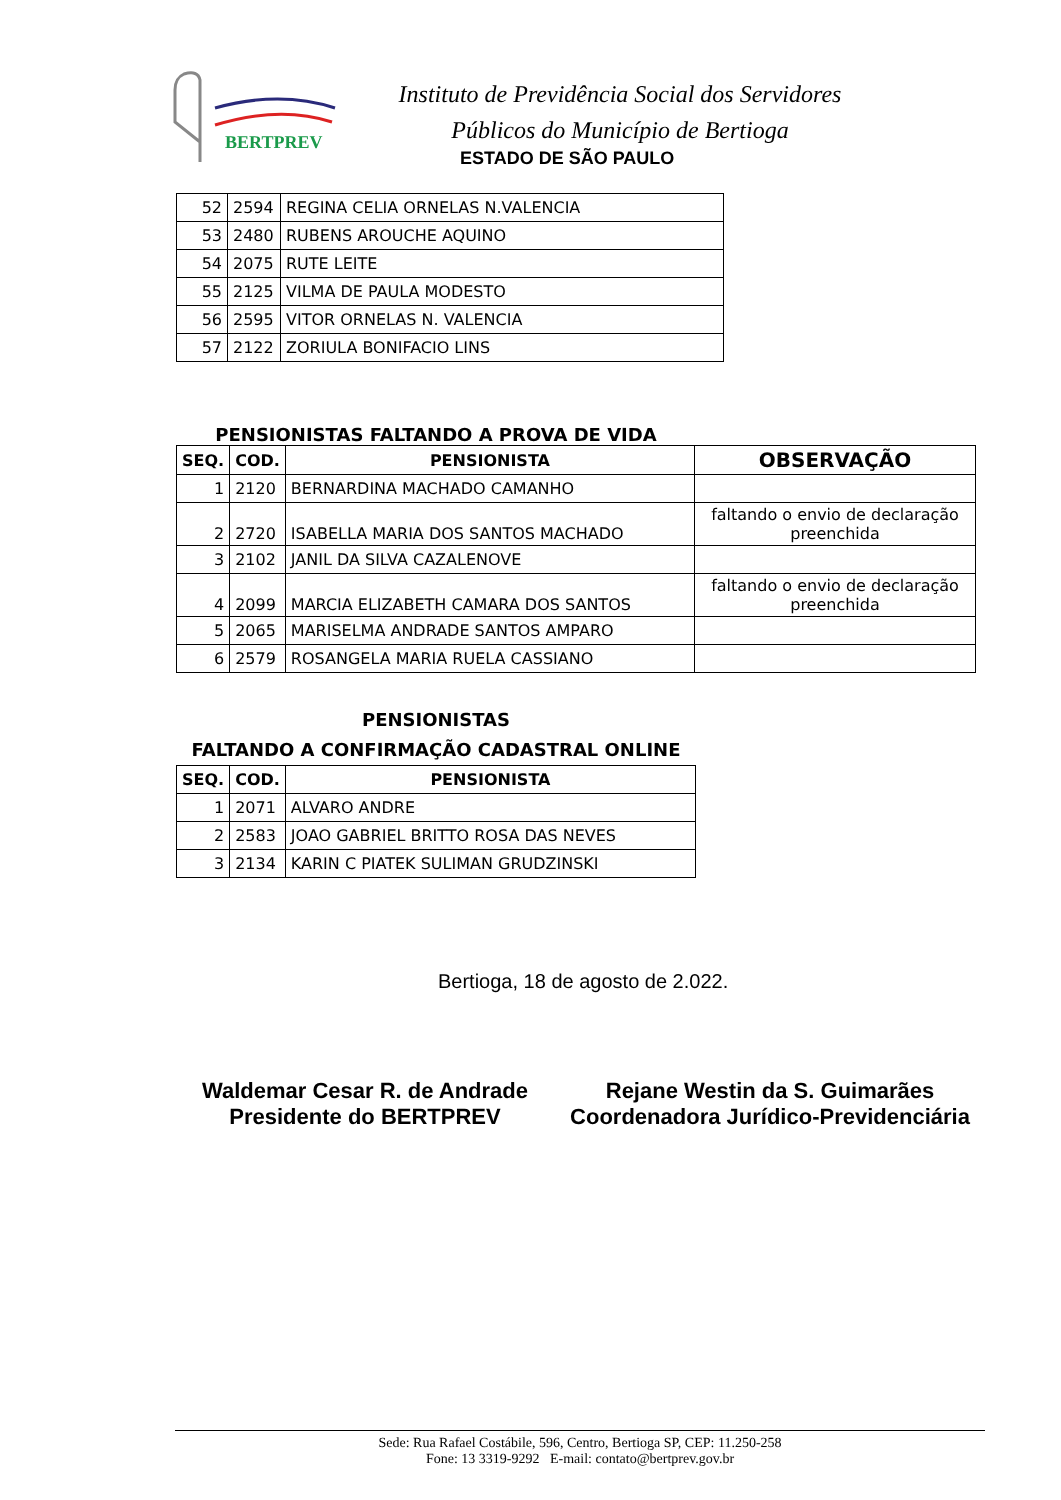BERTPREV
Instituto de Previdência Social dos Servidores
Públicos do Município de Bertioga
ESTADO DE SÃO PAULO
| 52 | 2594 | REGINA CELIA ORNELAS N.VALENCIA |
| 53 | 2480 | RUBENS AROUCHE AQUINO |
| 54 | 2075 | RUTE LEITE |
| 55 | 2125 | VILMA DE PAULA MODESTO |
| 56 | 2595 | VITOR ORNELAS N. VALENCIA |
| 57 | 2122 | ZORIULA BONIFACIO LINS |
PENSIONISTAS FALTANDO A PROVA DE VIDA
| SEQ. | COD. | PENSIONISTA | OBSERVAÇÃO |
| --- | --- | --- | --- |
| 1 | 2120 | BERNARDINA MACHADO CAMANHO | |
| 2 | 2720 | ISABELLA MARIA DOS SANTOS MACHADO | faltando o envio de declaração preenchida |
| 3 | 2102 | JANIL DA SILVA CAZALENOVE | |
| 4 | 2099 | MARCIA ELIZABETH CAMARA DOS SANTOS | faltando o envio de declaração preenchida |
| 5 | 2065 | MARISELMA ANDRADE SANTOS AMPARO | |
| 6 | 2579 | ROSANGELA MARIA RUELA CASSIANO | |
PENSIONISTAS
FALTANDO A CONFIRMAÇÃO CADASTRAL ONLINE
| SEQ. | COD. | PENSIONISTA |
| --- | --- | --- |
| 1 | 2071 | ALVARO ANDRE |
| 2 | 2583 | JOAO GABRIEL BRITTO ROSA DAS NEVES |
| 3 | 2134 | KARIN C PIATEK SULIMAN GRUDZINSKI |
Bertioga, 18 de agosto de 2.022.
Waldemar Cesar R. de Andrade
Presidente do BERTPREV
Rejane Westin da S. Guimarães
Coordenadora Jurídico-Previdenciária
Sede: Rua Rafael Costábile, 596, Centro, Bertioga SP, CEP: 11.250-258
Fone: 13 3319-9292 E-mail: contato@bertprev.gov.br